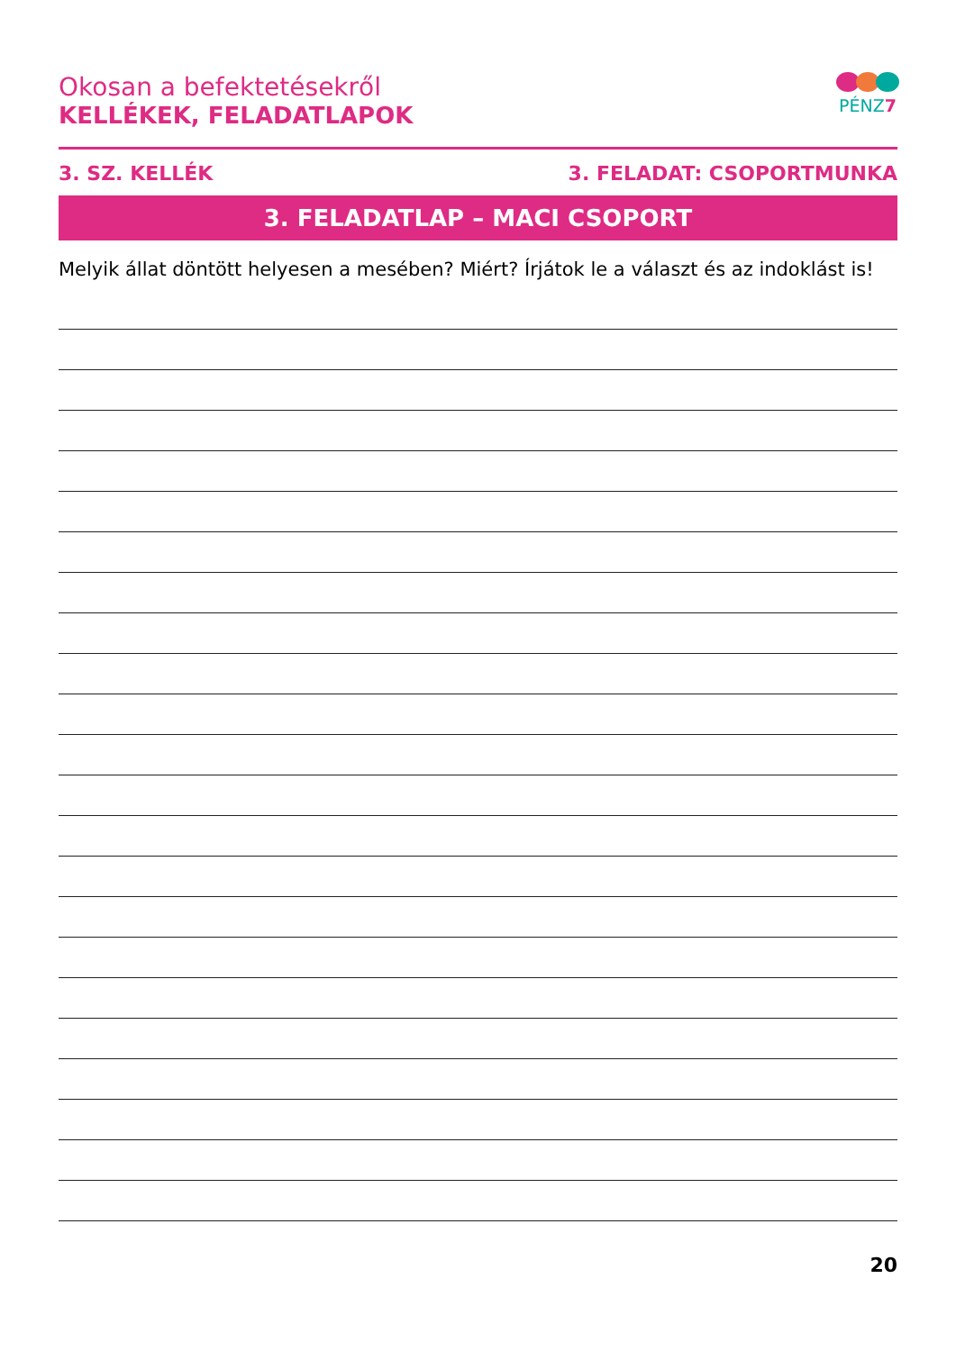Okosan a befektetésekről
KELLÉKEK, FELADATLAPOK
PÉNZ7
3. SZ. KELLÉK 3. FELADAT: CSOPORTMUNKA
3. FELADATLAP – MACI CSOPORT
Melyik állat döntött helyesen a mesében? Miért? Írjátok le a választ és az indoklást is!
20